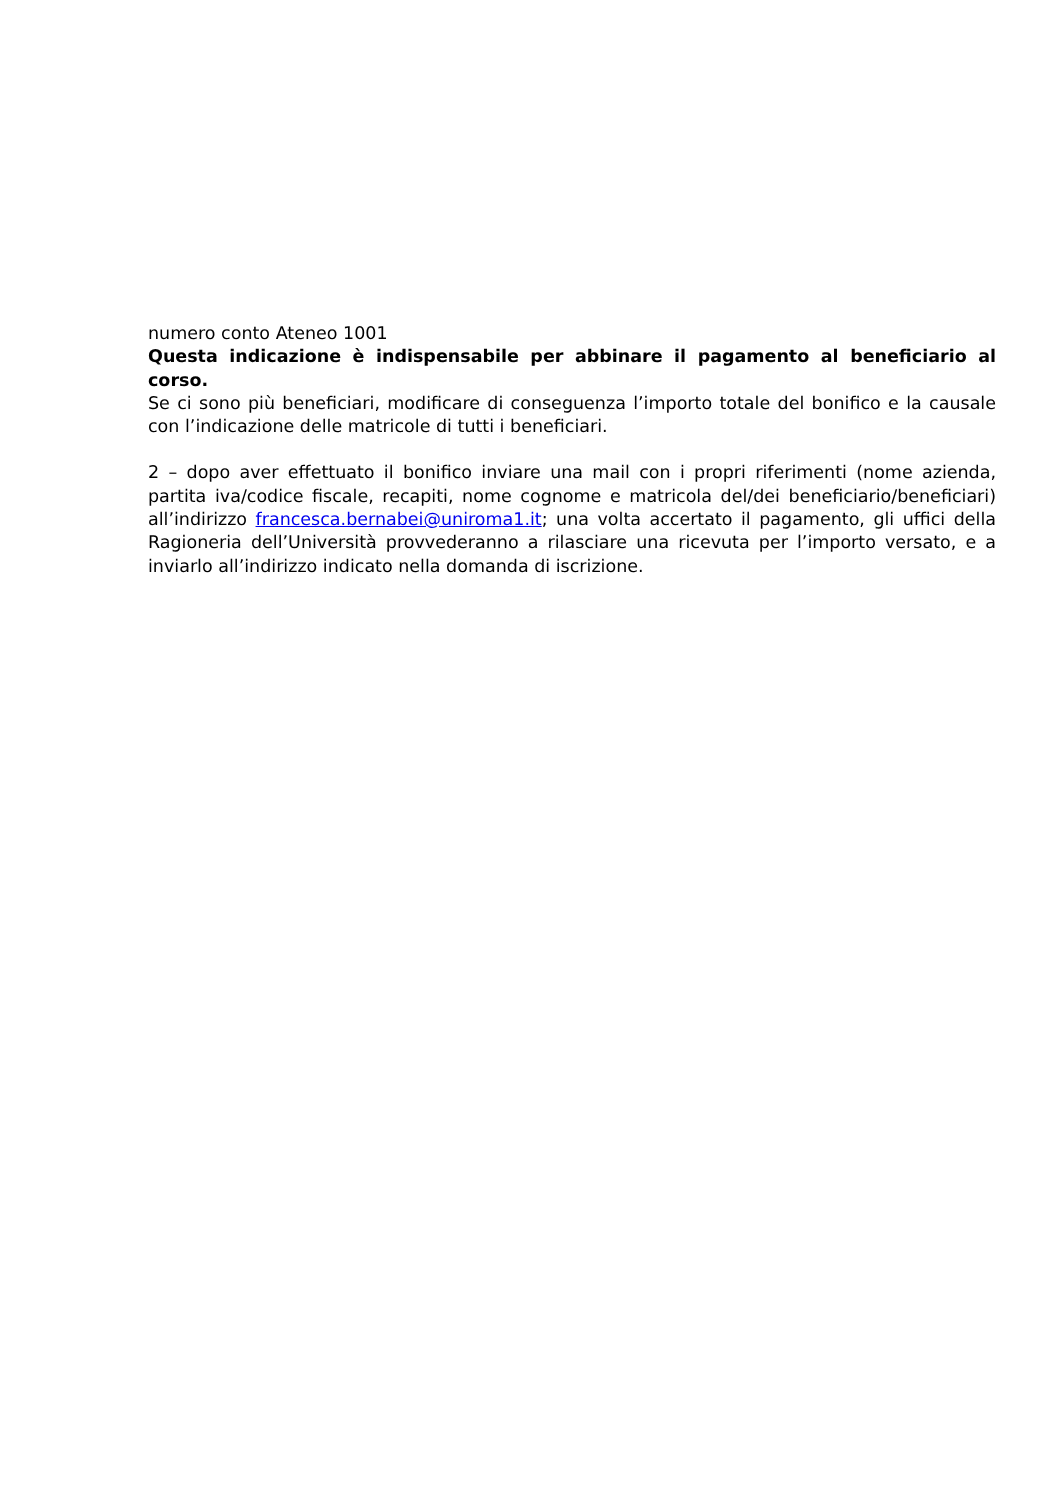numero conto Ateneo 1001
Questa indicazione è indispensabile per abbinare il pagamento al beneficiario al corso.
Se ci sono più beneficiari, modificare di conseguenza l’importo totale del bonifico e la causale con l’indicazione delle matricole di tutti i beneficiari.
2 – dopo aver effettuato il bonifico inviare una mail con i propri riferimenti (nome azienda, partita iva/codice fiscale, recapiti, nome cognome e matricola del/dei beneficiario/beneficiari) all’indirizzo francesca.bernabei@uniroma1.it; una volta accertato il pagamento, gli uffici della Ragioneria dell’Università provvederanno a rilasciare una ricevuta per l’importo versato, e a inviarlo all’indirizzo indicato nella domanda di iscrizione.